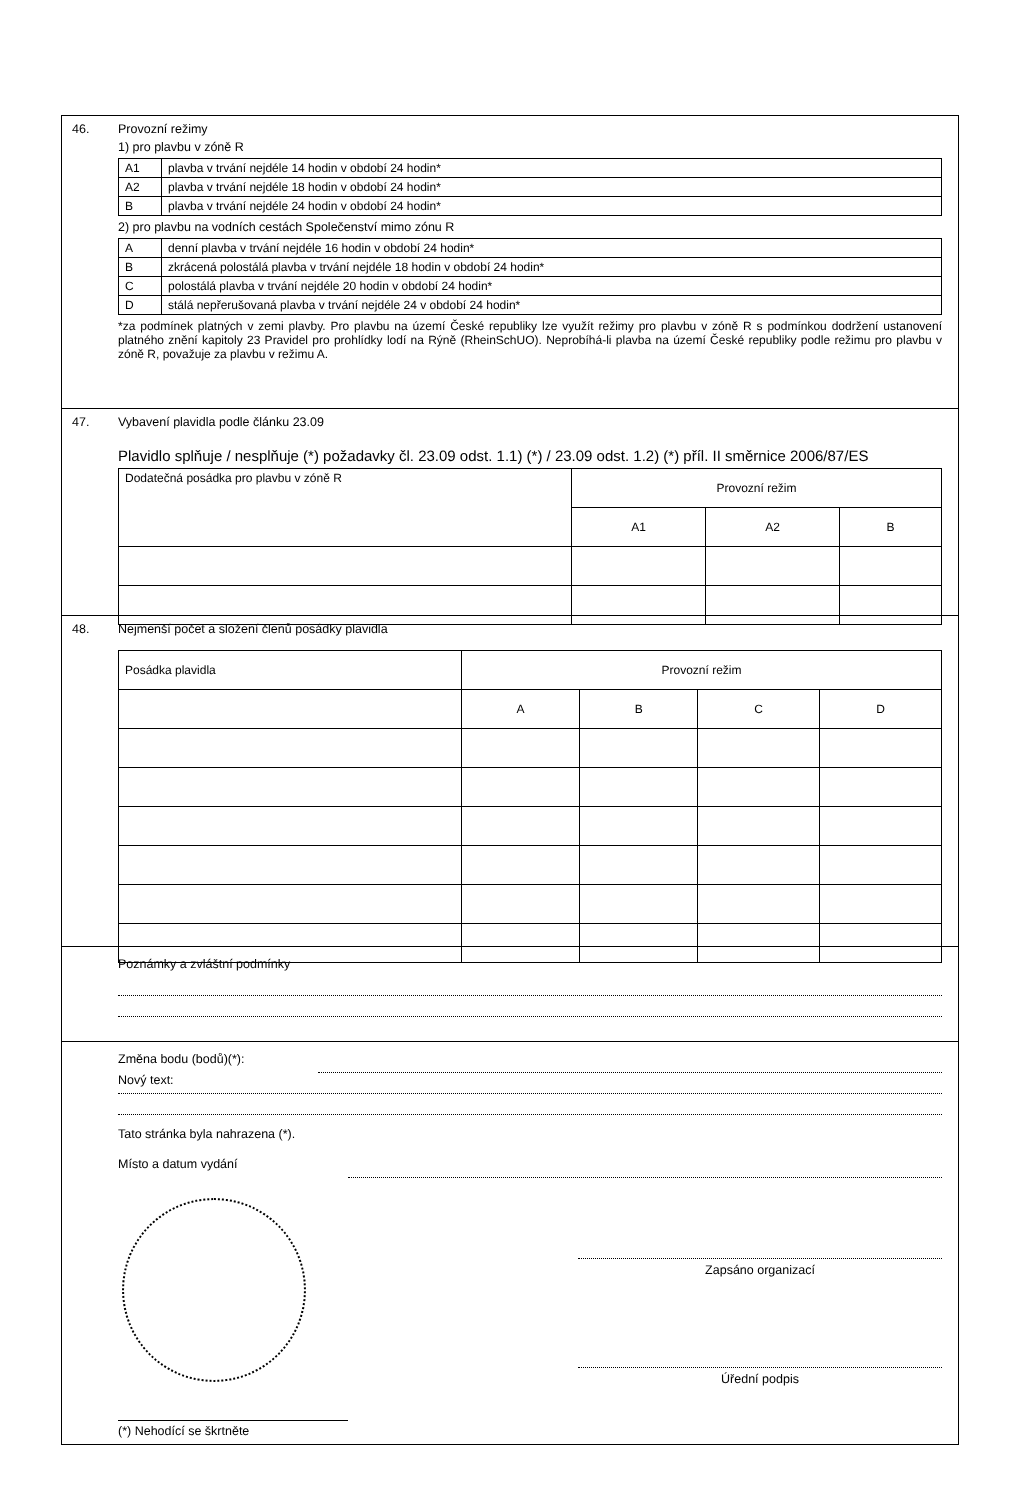46. Provozní režimy
1) pro plavbu v zóně R
| A1 | plavba v trvání nejdéle 14 hodin v období 24 hodin* |
| A2 | plavba v trvání nejdéle 18 hodin v období 24 hodin* |
| B | plavba v trvání nejdéle 24 hodin v období 24 hodin* |
2) pro plavbu na vodních cestách Společenství mimo zónu R
| A | denní plavba v trvání nejdéle 16 hodin v období 24 hodin* |
| B | zkrácená polostálá plavba v trvání nejdéle 18 hodin v období 24 hodin* |
| C | polostálá plavba v trvání nejdéle 20 hodin v období 24 hodin* |
| D | stálá nepřerušovaná plavba v trvání nejdéle 24 v období 24 hodin* |
*za podmínek platných v zemi plavby. Pro plavbu na území České republiky lze využít režimy pro plavbu v zóně R s podmínkou dodržení ustanovení platného znění kapitoly 23 Pravidel pro prohlídky lodí na Rýně (RheinSchUO). Neprobíhá-li plavba na území České republiky podle režimu pro plavbu v zóně R, považuje za plavbu v režimu A.
47. Vybavení plavidla podle článku 23.09
Plavidlo splňuje / nesplňuje (*) požadavky čl. 23.09 odst. 1.1) (*) / 23.09 odst. 1.2) (*) příl. II směrnice 2006/87/ES
| Dodatečná posádka pro plavbu v zóně R | Provozní režim | | |
| | A1 | A2 | B |
48. Nejmenší počet a složení členů posádky plavidla
| Posádka plavidla | Provozní režim | | | |
| | A | B | C | D |
Poznámky a zvláštní podmínky
Změna bodu (bodů)(*):
Nový text:
Tato stránka byla nahrazena (*).
Místo a datum vydání
Zapsáno organizací
Úřední podpis
(*) Nehodící se škrtněte